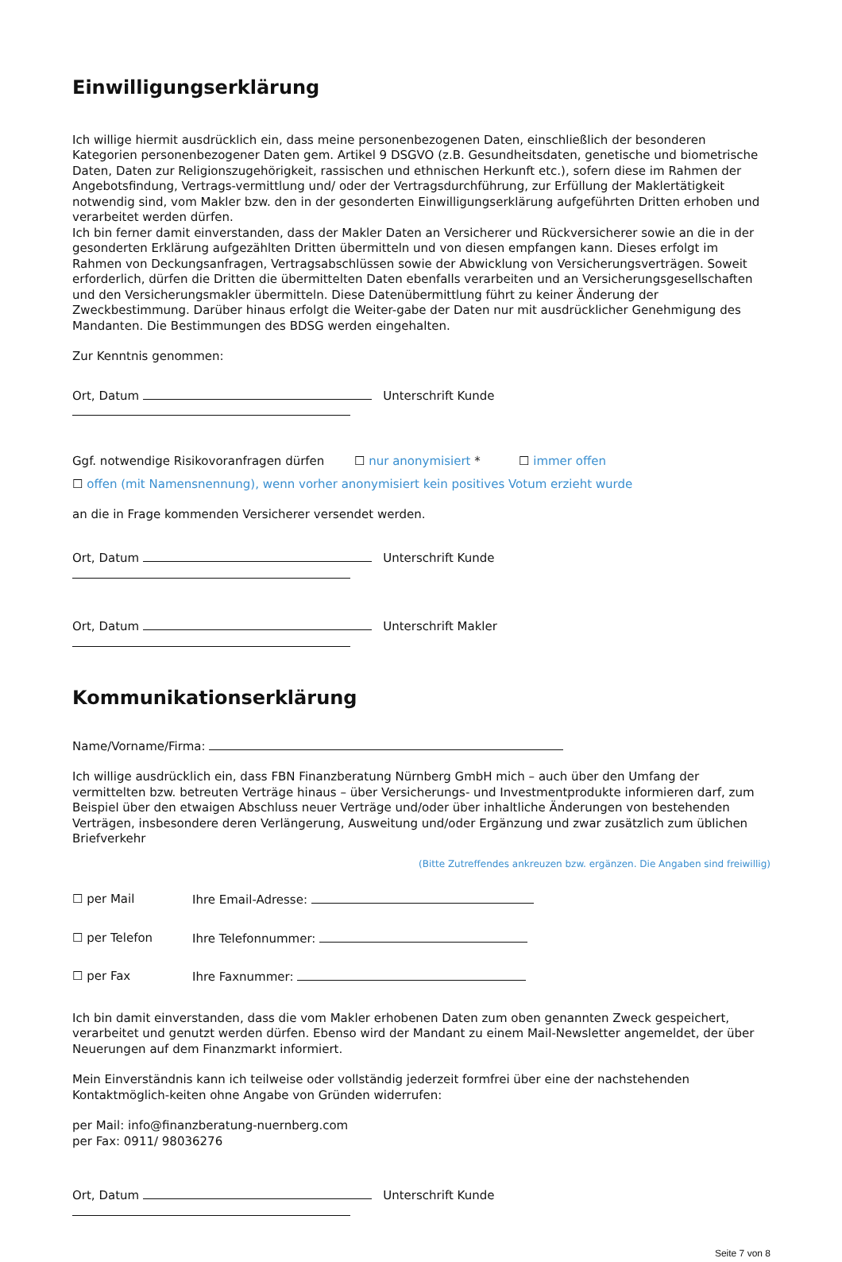Einwilligungserklärung
Ich willige hiermit ausdrücklich ein, dass meine personenbezogenen Daten, einschließlich der besonderen Kategorien personenbezogener Daten gem. Artikel 9 DSGVO (z.B. Gesundheitsdaten, genetische und biometrische Daten, Daten zur Religionszugehörigkeit, rassischen und ethnischen Herkunft etc.), sofern diese im Rahmen der Angebotsfindung, Vertrags-vermittlung und/ oder der Vertragsdurchführung, zur Erfüllung der Maklertätigkeit notwendig sind, vom Makler bzw. den in der gesonderten Einwilligungserklärung aufgeführten Dritten erhoben und verarbeitet werden dürfen.
Ich bin ferner damit einverstanden, dass der Makler Daten an Versicherer und Rückversicherer sowie an die in der gesonderten Erklärung aufgezählten Dritten übermitteln und von diesen empfangen kann. Dieses erfolgt im Rahmen von Deckungsanfragen, Vertragsabschlüssen sowie der Abwicklung von Versicherungsverträgen. Soweit erforderlich, dürfen die Dritten die übermittelten Daten ebenfalls verarbeiten und an Versicherungsgesellschaften und den Versicherungsmakler übermitteln. Diese Datenübermittlung führt zu keiner Änderung der Zweckbestimmung. Darüber hinaus erfolgt die Weiter-gabe der Daten nur mit ausdrücklicher Genehmigung des Mandanten. Die Bestimmungen des BDSG werden eingehalten.
Zur Kenntnis genommen:
Ort, Datum Unterschrift Kunde
Ggf. notwendige Risikovoranfragen dürfen ☐ nur anonymisiert * ☐ immer offen
☐ offen (mit Namensnennung), wenn vorher anonymisiert kein positives Votum erzieht wurde
an die in Frage kommenden Versicherer versendet werden.
Ort, Datum Unterschrift Kunde
Ort, Datum Unterschrift Makler
Kommunikationserklärung
Name/Vorname/Firma:
Ich willige ausdrücklich ein, dass FBN Finanzberatung Nürnberg GmbH mich – auch über den Umfang der vermittelten bzw. betreuten Verträge hinaus – über Versicherungs- und Investmentprodukte informieren darf, zum Beispiel über den etwaigen Abschluss neuer Verträge und/oder über inhaltliche Änderungen von bestehenden Verträgen, insbesondere deren Verlängerung, Ausweitung und/oder Ergänzung und zwar zusätzlich zum üblichen Briefverkehr
(Bitte Zutreffendes ankreuzen bzw. ergänzen. Die Angaben sind freiwillig)
☐ per Mail Ihre Email-Adresse:
☐ per Telefon Ihre Telefonnummer:
☐ per Fax Ihre Faxnummer:
Ich bin damit einverstanden, dass die vom Makler erhobenen Daten zum oben genannten Zweck gespeichert, verarbeitet und genutzt werden dürfen. Ebenso wird der Mandant zu einem Mail-Newsletter angemeldet, der über Neuerungen auf dem Finanzmarkt informiert.
Mein Einverständnis kann ich teilweise oder vollständig jederzeit formfrei über eine der nachstehenden Kontaktmöglich-keiten ohne Angabe von Gründen widerrufen:
per Mail: info@finanzberatung-nuernberg.com
per Fax: 0911/ 98036276
Ort, Datum Unterschrift Kunde
Seite 7 von 8